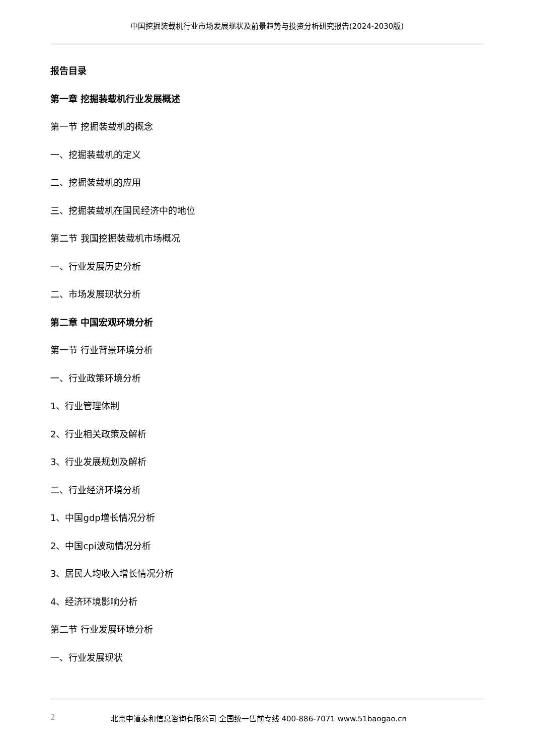中国挖掘装载机行业市场发展现状及前景趋势与投资分析研究报告(2024-2030版)
报告目录
第一章 挖掘装载机行业发展概述
第一节 挖掘装载机的概念
一、挖掘装载机的定义
二、挖掘装载机的应用
三、挖掘装载机在国民经济中的地位
第二节 我国挖掘装载机市场概况
一、行业发展历史分析
二、市场发展现状分析
第二章 中国宏观环境分析
第一节 行业背景环境分析
一、行业政策环境分析
1、行业管理体制
2、行业相关政策及解析
3、行业发展规划及解析
二、行业经济环境分析
1、中国gdp增长情况分析
2、中国cpi波动情况分析
3、居民人均收入增长情况分析
4、经济环境影响分析
第二节 行业发展环境分析
一、行业发展现状
2 北京中道泰和信息咨询有限公司 全国统一售前专线 400-886-7071 www.51baogao.cn